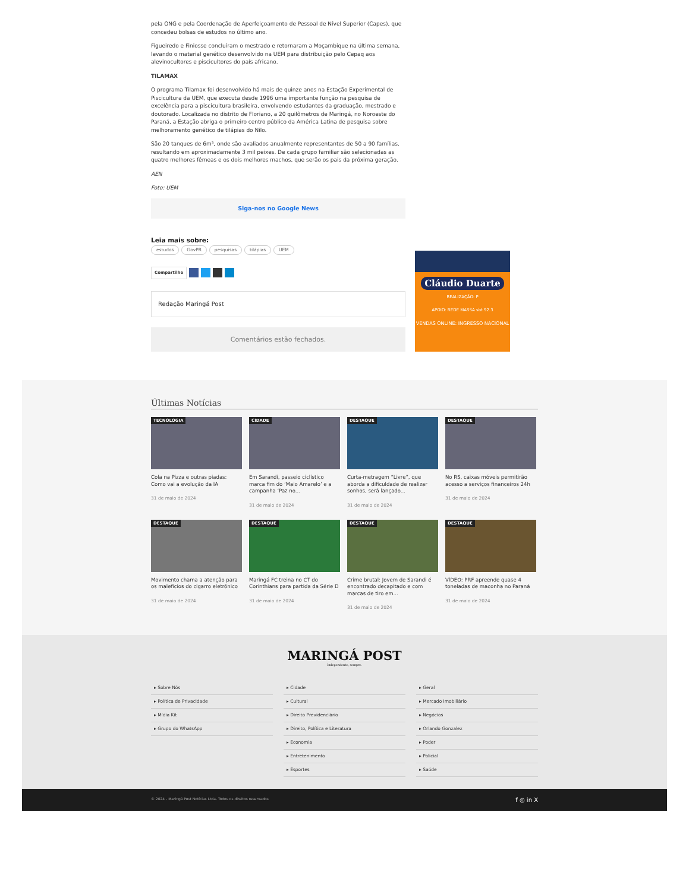pela ONG e pela Coordenação de Aperfeiçoamento de Pessoal de Nível Superior (Capes), que concedeu bolsas de estudos no último ano.
Figueiredo e Finiosse concluíram o mestrado e retornaram a Moçambique na última semana, levando o material genético desenvolvido na UEM para distribuição pelo Cepaq aos alevinocultores e piscicultores do país africano.
TILAMAX
O programa Tilamax foi desenvolvido há mais de quinze anos na Estação Experimental de Piscicultura da UEM, que executa desde 1996 uma importante função na pesquisa de excelência para a piscicultura brasileira, envolvendo estudantes da graduação, mestrado e doutorado. Localizada no distrito de Floriano, a 20 quilômetros de Maringá, no Noroeste do Paraná, a Estação abriga o primeiro centro público da América Latina de pesquisa sobre melhoramento genético de tilápias do Nilo.
São 20 tanques de 6m³, onde são avaliados anualmente representantes de 50 a 90 famílias, resultando em aproximadamente 3 mil peixes. De cada grupo familiar são selecionadas as quatro melhores fêmeas e os dois melhores machos, que serão os pais da próxima geração.
AEN
Foto: UEM
Siga-nos no Google News
Leia mais sobre:
estudos GovPR pesquisas tilápias UEM
Compartilhe
Redação Maringá Post
Comentários estão fechados.
Cláudio Duarte
REALIZAÇÃO: P
APOIO: REDE MASSA sbt 92.3
VENDAS ONLINE: INGRESSO NACIONAL
Últimas Notícias
TECNOLOGIA
Cola na Pizza e outras piadas: Como vai a evolução da IA
31 de maio de 2024
CIDADE
Em Sarandi, passeio ciclístico marca fim do ‘Maio Amarelo’ e a campanha ‘Paz no...
31 de maio de 2024
DESTAQUE
Curta-metragem “Livre”, que aborda a dificuldade de realizar sonhos, será lançado...
31 de maio de 2024
DESTAQUE
No RS, caixas móveis permitirão acesso a serviços financeiros 24h
31 de maio de 2024
DESTAQUE
Movimento chama a atenção para os malefícios do cigarro eletrônico
31 de maio de 2024
DESTAQUE
Maringá FC treina no CT do Corinthians para partida da Série D
31 de maio de 2024
DESTAQUE
Crime brutal: Jovem de Sarandi é encontrado decapitado e com marcas de tiro em...
31 de maio de 2024
DESTAQUE
VÍDEO: PRF apreende quase 4 toneladas de maconha no Paraná
31 de maio de 2024
MARINGÁ POST
Independente, sempre.
▸ Sobre Nós
▸ Política de Privacidade
▸ Mídia Kit
▸ Grupo do WhatsApp
▸ Cidade
▸ Cultural
▸ Direito Previdenciário
▸ Direito, Política e Literatura
▸ Economia
▸ Entretenimento
▸ Esportes
▸ Geral
▸ Mercado Imobiliário
▸ Negócios
▸ Orlando Gonzalez
▸ Poder
▸ Policial
▸ Saúde
© 2024 - Maringá Post Notícias Ltda- Todos os direitos reservados f ◎ in X